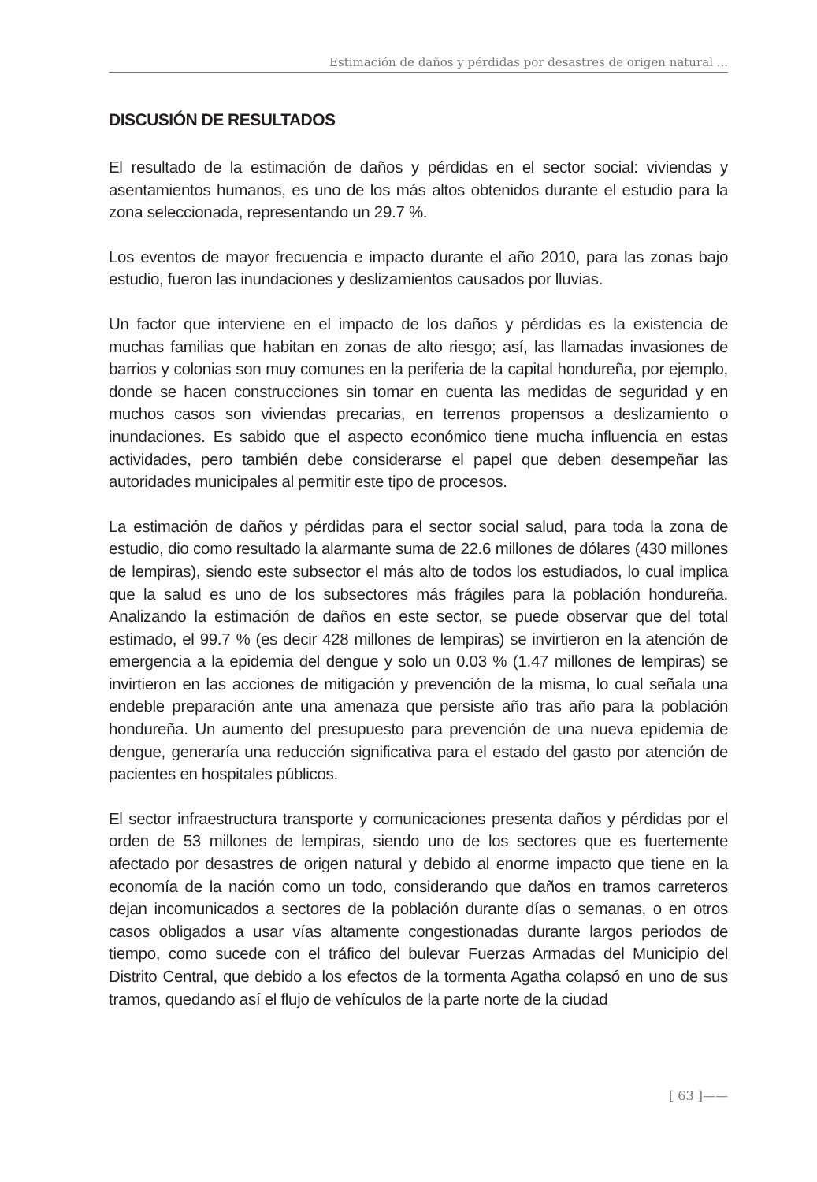Estimación de daños y pérdidas por desastres de origen natural ...
DISCUSIÓN DE RESULTADOS
El resultado de la estimación de daños y pérdidas en el sector social: viviendas y asentamientos humanos, es uno de los más altos obtenidos durante el estudio para la zona seleccionada, representando un 29.7 %.
Los eventos de mayor frecuencia e impacto durante el año 2010, para las zonas bajo estudio, fueron las inundaciones y deslizamientos causados por lluvias.
Un factor que interviene en el impacto de los daños y pérdidas es la existencia de muchas familias que habitan en zonas de alto riesgo; así, las llamadas invasiones de barrios y colonias son muy comunes en la periferia de la capital hondureña, por ejemplo, donde se hacen construcciones sin tomar en cuenta las medidas de seguridad y en muchos casos son viviendas precarias, en terrenos propensos a deslizamiento o inundaciones. Es sabido que el aspecto económico tiene mucha influencia en estas actividades, pero también debe considerarse el papel que deben desempeñar las autoridades municipales al permitir este tipo de procesos.
La estimación de daños y pérdidas para el sector social salud, para toda la zona de estudio, dio como resultado la alarmante suma de 22.6 millones de dólares (430 millones de lempiras), siendo este subsector el más alto de todos los estudiados, lo cual implica que la salud es uno de los subsectores más frágiles para la población hondureña. Analizando la estimación de daños en este sector, se puede observar que del total estimado, el 99.7 % (es decir 428 millones de lempiras) se invirtieron en la atención de emergencia a la epidemia del dengue y solo un 0.03 % (1.47 millones de lempiras) se invirtieron en las acciones de mitigación y prevención de la misma, lo cual señala una endeble preparación ante una amenaza que persiste año tras año para la población hondureña. Un aumento del presupuesto para prevención de una nueva epidemia de dengue, generaría una reducción significativa para el estado del gasto por atención de pacientes en hospitales públicos.
El sector infraestructura transporte y comunicaciones presenta daños y pérdidas por el orden de 53 millones de lempiras, siendo uno de los sectores que es fuertemente afectado por desastres de origen natural y debido al enorme impacto que tiene en la economía de la nación como un todo, considerando que daños en tramos carreteros dejan incomunicados a sectores de la población durante días o semanas, o en otros casos obligados a usar vías altamente congestionadas durante largos periodos de tiempo, como sucede con el tráfico del bulevar Fuerzas Armadas del Municipio del Distrito Central, que debido a los efectos de la tormenta Agatha colapsó en uno de sus tramos, quedando así el flujo de vehículos de la parte norte de la ciudad
[ 63 ]——